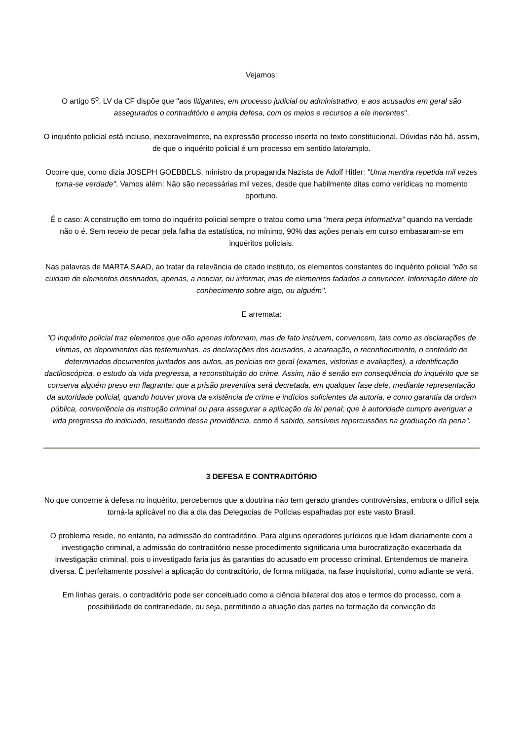Vejamos:
O artigo 5<sup>o</sup>, LV da CF dispõe que "aos litigantes, em processo judicial ou administrativo, e aos acusados em geral são assegurados o contraditório e ampla defesa, com os meios e recursos a ele inerentes".
O inquérito policial está incluso, inexoravelmente, na expressão processo inserta no texto constitucional. Dúvidas não há, assim, de que o inquérito policial é um processo em sentido lato/amplo.
Ocorre que, como dizia JOSEPH GOEBBELS, ministro da propaganda Nazista de Adolf Hitler: "Uma mentira repetida mil vezes torna-se verdade". Vamos além: Não são necessárias mil vezes, desde que habilmente ditas como verídicas no momento oportuno.
É o caso: A construção em torno do inquérito policial sempre o tratou como uma "mera peça informativa" quando na verdade não o é. Sem receio de pecar pela falha da estatística, no mínimo, 90% das ações penais em curso embasaram-se em inquéritos policiais.
Nas palavras de MARTA SAAD, ao tratar da relevância de citado instituto, os elementos constantes do inquérito policial "não se cuidam de elementos destinados, apenas, a noticiar, ou informar, mas de elementos fadados a convencer. Informação difere do conhecimento sobre algo, ou alguém".
E arremata:
"O inquérito policial traz elementos que não apenas informam, mas de fato instruem, convencem, tais como as declarações de vítimas, os depoimentos das testemunhas, as declarações dos acusados, a acareação, o reconhecimento, o conteúdo de determinados documentos juntados aos autos, as perícias em geral (exames, vistorias e avaliações), a identificação dactiloscópica, o estudo da vida pregressa, a reconstituição do crime. Assim, não é senão em conseqüência do inquérito que se conserva alguém preso em flagrante: que a prisão preventiva será decretada, em qualquer fase dele, mediante representação da autoridade policial, quando houver prova da existência de crime e indícios suficientes da autoria, e como garantia da ordem pública, conveniência da instrução criminal ou para assegurar a aplicação da lei penal; que à autoridade cumpre averiguar a vida pregressa do indiciado, resultando dessa providência, como é sabido, sensíveis repercussões na graduação da pena".
3 DEFESA E CONTRADITÓRIO
No que concerne à defesa no inquérito, percebemos que a doutrina não tem gerado grandes controvérsias, embora o difícil seja torná-la aplicável no dia a dia das Delegacias de Polícias espalhadas por este vasto Brasil.
O problema reside, no entanto, na admissão do contraditório. Para alguns operadores jurídicos que lidam diariamente com a investigação criminal, a admissão do contraditório nesse procedimento significaria uma burocratização exacerbada da investigação criminal, pois o investigado faria jus às garantias do acusado em processo criminal. Entendemos de maneira diversa. È perfeitamente possível a aplicação do contraditório, de forma mitigada, na fase inquisitorial, como adiante se verá.
Em linhas gerais, o contraditório pode ser conceituado como a ciência bilateral dos atos e termos do processo, com a possibilidade de contrariedade, ou seja, permitindo a atuação das partes na formação da convicção do